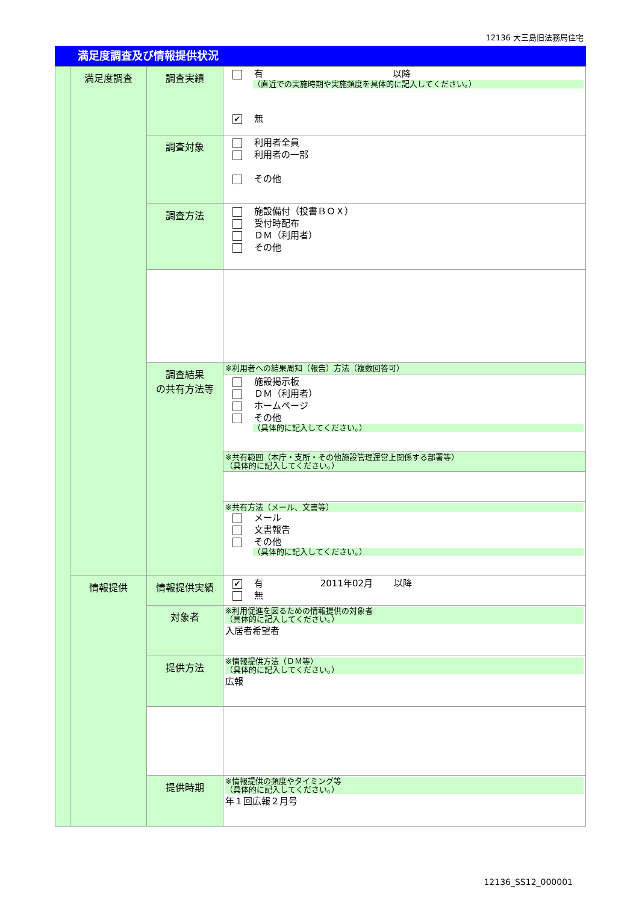12136 大三島旧法務局住宅
満足度調査及び情報提供状況
| | 満足度調査 | 調査実績 | 有 以降 （直近での実施時期や実施頻度を具体的に記入してください。） ✔ 無 |
| | | 調査対象 | 利用者全員 利用者の一部 その他 |
| | | 調査方法 | 施設備付（投書ＢＯＸ） 受付時配布 ＤＭ（利用者） その他 |
| | | 調査結果 の共有方法等 | ※利用者への結果周知（報告）方法（複数回答可） |
| | | | 施設掲示板 ＤＭ（利用者） ホームページ その他 （具体的に記入してください。） |
| | | | ※共有範囲（本庁・支所・その他施設管理運営上関係する部署等） （具体的に記入してください。） |
| | | | ※共有方法（メール、文書等） メール 文書報告 その他 （具体的に記入してください。） |
| | 情報提供 | 情報提供実績 | ✔ 有 2011年02月 以降 無 |
| | | 対象者 | ※利用促進を図るための情報提供の対象者 （具体的に記入してください。） 入居者希望者 |
| | | 提供方法 | ※情報提供方法（ＤＭ等） （具体的に記入してください。） 広報 |
| | | 提供時期 | ※情報提供の頻度やタイミング等 （具体的に記入してください。） 年１回広報２月号 |
12136_SS12_000001